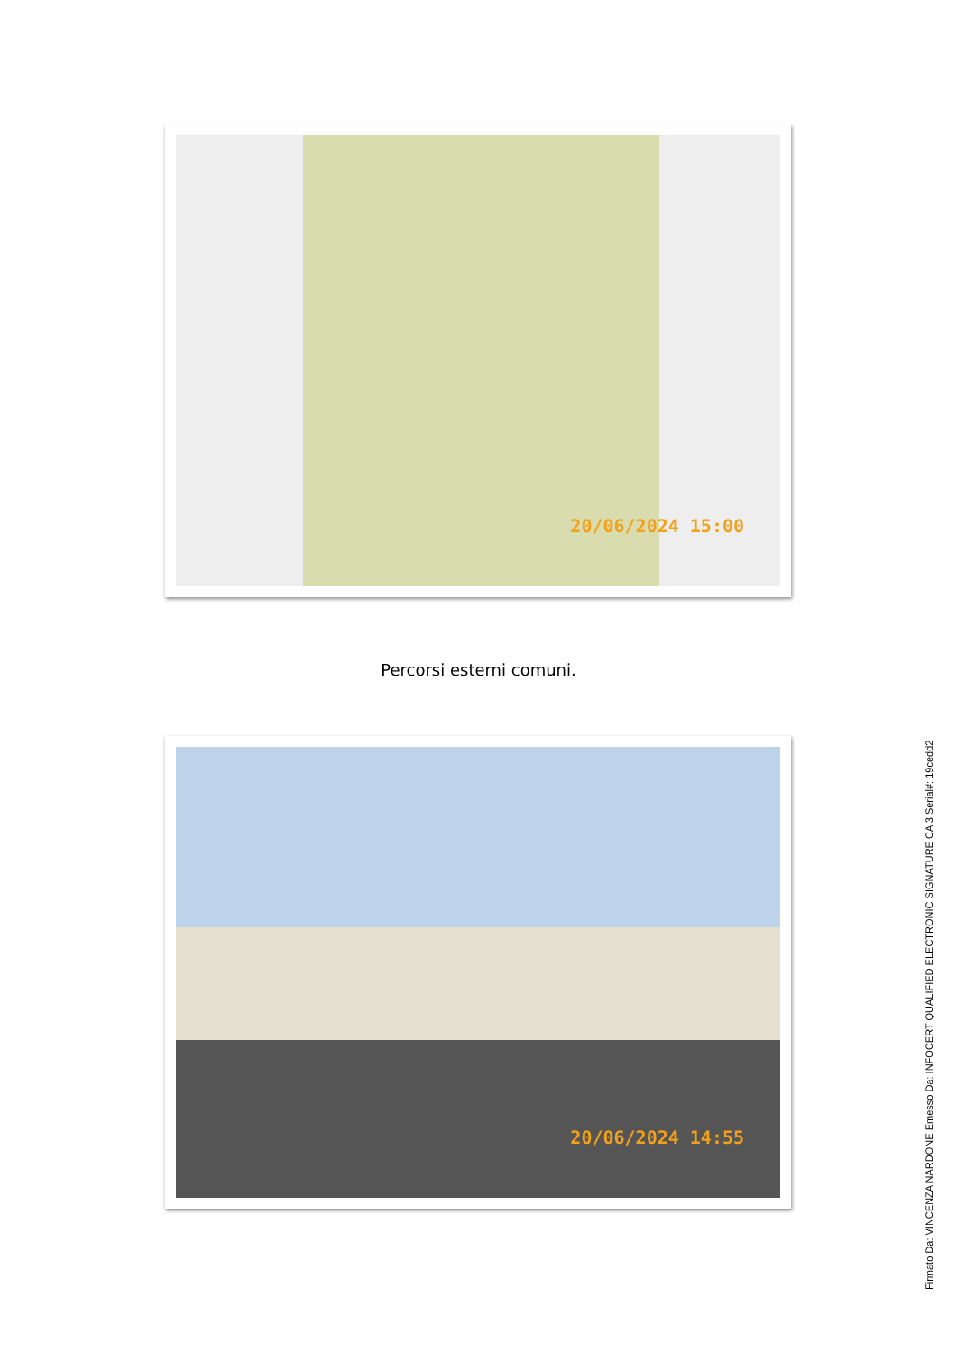20/06/2024 15:00
Percorsi esterni comuni.
20/06/2024 14:55
Firmato Da: VINCENZA NARDONE Emesso Da: INFOCERT QUALIFIED ELECTRONIC SIGNATURE CA 3 Serial#: 19cedd2